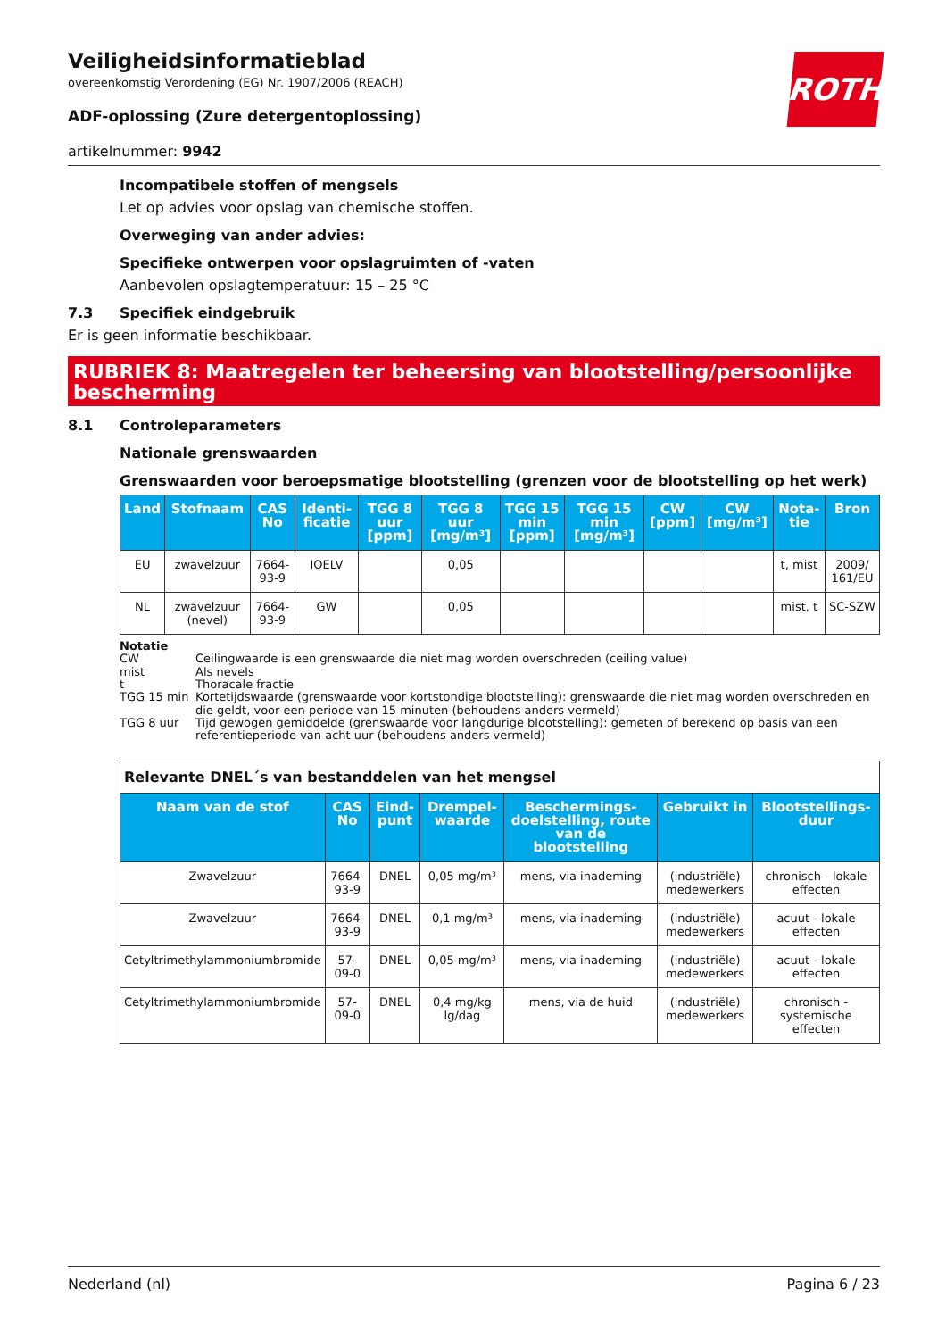ROTH
Veiligheidsinformatieblad
overeenkomstig Verordening (EG) Nr. 1907/2006 (REACH)
ADF-oplossing (Zure detergentoplossing)
artikelnummer: 9942
Incompatibele stoffen of mengsels
Let op advies voor opslag van chemische stoffen.
Overweging van ander advies:
Specifieke ontwerpen voor opslagruimten of -vaten
Aanbevolen opslagtemperatuur: 15 – 25 °C
7.3 Specifiek eindgebruik
Er is geen informatie beschikbaar.
RUBRIEK 8: Maatregelen ter beheersing van blootstelling/persoonlijke bescherming
8.1 Controleparameters
Nationale grenswaarden
Grenswaarden voor beroepsmatige blootstelling (grenzen voor de blootstelling op het werk)
| Land | Stofnaam | CAS No | Identi-ficatie | TGG 8 uur [ppm] | TGG 8 uur [mg/m³] | TGG 15 min [ppm] | TGG 15 min [mg/m³] | CW [ppm] | CW [mg/m³] | Nota-tie | Bron |
| --- | --- | --- | --- | --- | --- | --- | --- | --- | --- | --- | --- |
| EU | zwavelzuur | 7664-93-9 | IOELV | | 0,05 | | | | | t, mist | 2009/ 161/EU |
| NL | zwavelzuur (nevel) | 7664-93-9 | GW | | 0,05 | | | | | mist, t | SC-SZW |
Notatie
| CW | Ceilingwaarde is een grenswaarde die niet mag worden overschreden (ceiling value) |
| mist | Als nevels |
| t | Thoracale fractie |
| TGG 15 min | Kortetijdswaarde (grenswaarde voor kortstondige blootstelling): grenswaarde die niet mag worden overschreden en die geldt, voor een periode van 15 minuten (behoudens anders vermeld) |
| TGG 8 uur | Tijd gewogen gemiddelde (grenswaarde voor langdurige blootstelling): gemeten of berekend op basis van een referentieperiode van acht uur (behoudens anders vermeld) |
| Relevante DNEL´s van bestanddelen van het mengsel | | | | | | |
| Naam van de stof | CAS No | Eind-punt | Drempel-waarde | Beschermings-doelstelling, route van de blootstelling | Gebruikt in | Blootstellings-duur |
| Zwavelzuur | 7664-93-9 | DNEL | 0,05 mg/m³ | mens, via inademing | (industriële) medewerkers | chronisch - lokale effecten |
| Zwavelzuur | 7664-93-9 | DNEL | 0,1 mg/m³ | mens, via inademing | (industriële) medewerkers | acuut - lokale effecten |
| Cetyltrimethylammoniumbromide | 57-09-0 | DNEL | 0,05 mg/m³ | mens, via inademing | (industriële) medewerkers | acuut - lokale effecten |
| Cetyltrimethylammoniumbromide | 57-09-0 | DNEL | 0,4 mg/kg lg/dag | mens, via de huid | (industriële) medewerkers | chronisch - systemische effecten |
Nederland (nl) Pagina 6 / 23